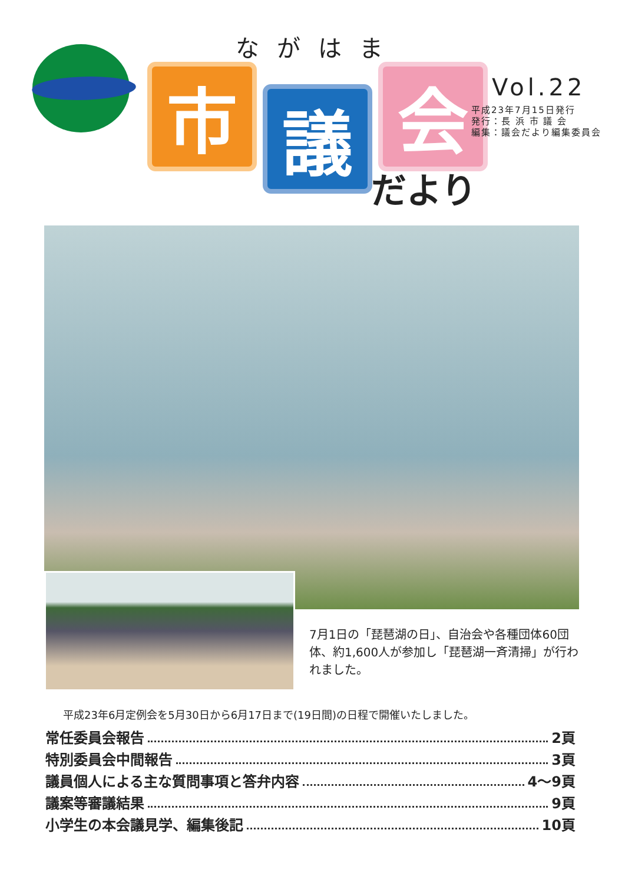ながはま
市
議
会
だより
Vol.22
平成23年7月15日発行
発行：長 浜 市 議 会
編集：議会だより編集委員会
7月1日の「琵琶湖の日」、自治会や各種団体60団体、約1,600人が参加し「琵琶湖一斉清掃」が行われました。
平成23年6月定例会を5月30日から6月17日まで(19日間)の日程で開催いたしました。
常任委員会報告 2頁
特別委員会中間報告 3頁
議員個人による主な質問事項と答弁内容 4～9頁
議案等審議結果 9頁
小学生の本会議見学、編集後記 10頁